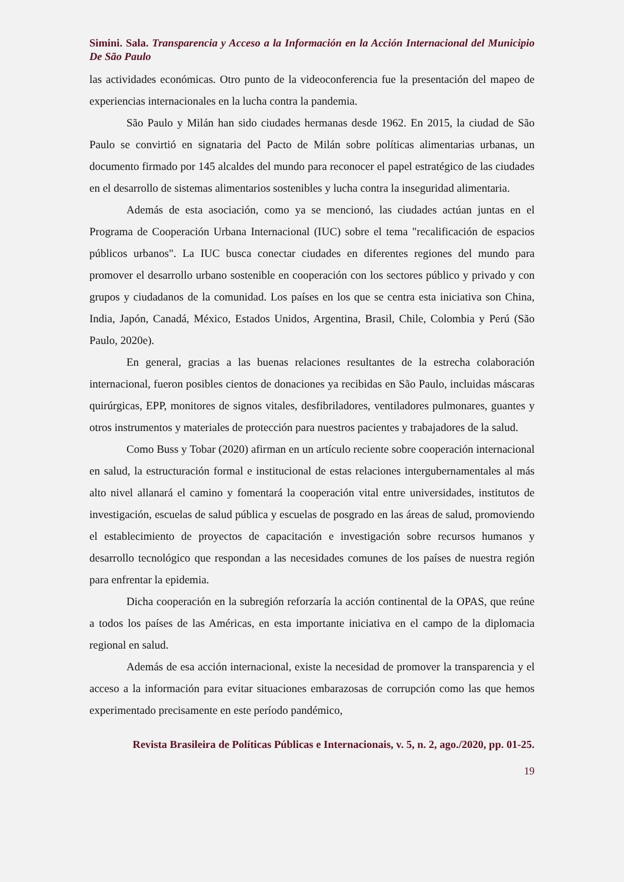Simini. Sala. Transparencia y Acceso a la Información en la Acción Internacional del Municipio De São Paulo
las actividades económicas. Otro punto de la videoconferencia fue la presentación del mapeo de experiencias internacionales en la lucha contra la pandemia.
São Paulo y Milán han sido ciudades hermanas desde 1962. En 2015, la ciudad de São Paulo se convirtió en signataria del Pacto de Milán sobre políticas alimentarias urbanas, un documento firmado por 145 alcaldes del mundo para reconocer el papel estratégico de las ciudades en el desarrollo de sistemas alimentarios sostenibles y lucha contra la inseguridad alimentaria.
Además de esta asociación, como ya se mencionó, las ciudades actúan juntas en el Programa de Cooperación Urbana Internacional (IUC) sobre el tema "recalificación de espacios públicos urbanos". La IUC busca conectar ciudades en diferentes regiones del mundo para promover el desarrollo urbano sostenible en cooperación con los sectores público y privado y con grupos y ciudadanos de la comunidad. Los países en los que se centra esta iniciativa son China, India, Japón, Canadá, México, Estados Unidos, Argentina, Brasil, Chile, Colombia y Perú (São Paulo, 2020e).
En general, gracias a las buenas relaciones resultantes de la estrecha colaboración internacional, fueron posibles cientos de donaciones ya recibidas en São Paulo, incluidas máscaras quirúrgicas, EPP, monitores de signos vitales, desfibriladores, ventiladores pulmonares, guantes y otros instrumentos y materiales de protección para nuestros pacientes y trabajadores de la salud.
Como Buss y Tobar (2020) afirman en un artículo reciente sobre cooperación internacional en salud, la estructuración formal e institucional de estas relaciones intergubernamentales al más alto nivel allanará el camino y fomentará la cooperación vital entre universidades, institutos de investigación, escuelas de salud pública y escuelas de posgrado en las áreas de salud, promoviendo el establecimiento de proyectos de capacitación e investigación sobre recursos humanos y desarrollo tecnológico que respondan a las necesidades comunes de los países de nuestra región para enfrentar la epidemia.
Dicha cooperación en la subregión reforzaría la acción continental de la OPAS, que reúne a todos los países de las Américas, en esta importante iniciativa en el campo de la diplomacia regional en salud.
Además de esa acción internacional, existe la necesidad de promover la transparencia y el acceso a la información para evitar situaciones embarazosas de corrupción como las que hemos experimentado precisamente en este período pandémico,
Revista Brasileira de Políticas Públicas e Internacionais, v. 5, n. 2, ago./2020, pp. 01-25.
19